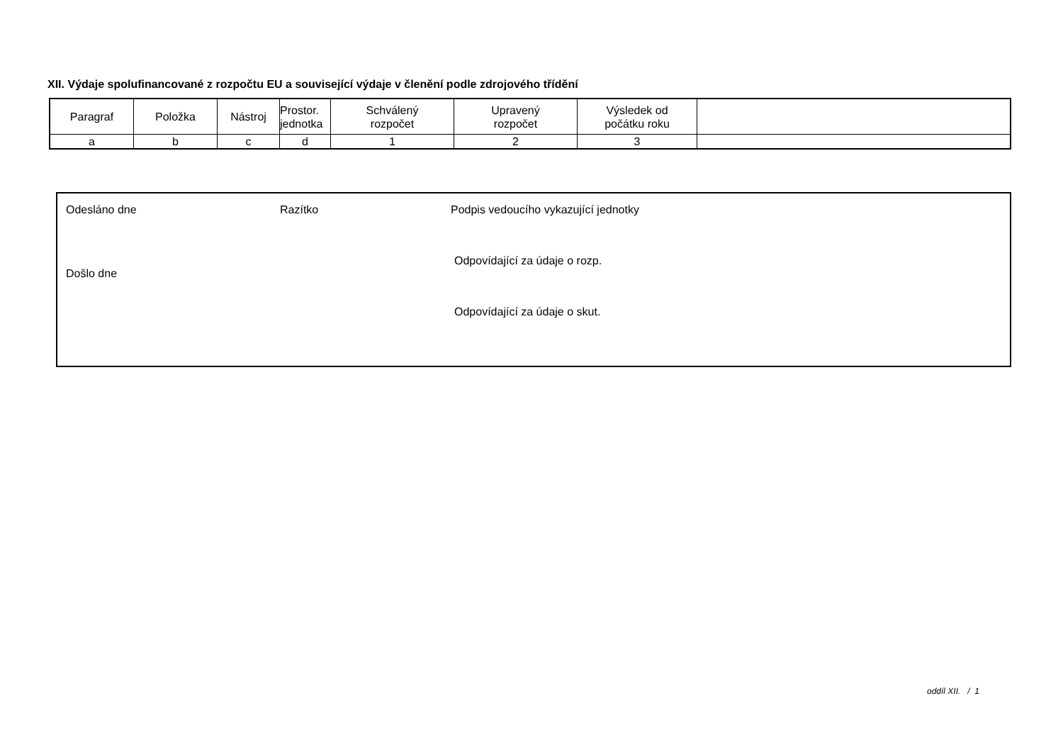XII. Výdaje spolufinancované z rozpočtu EU a související výdaje v členění podle zdrojového třídění
| Paragraf | Položka | Nástroj | Prostor. jednotka | Schválený rozpočet | Upravený rozpočet | Výsledek od počátku roku | |
| --- | --- | --- | --- | --- | --- | --- | --- |
| a | b | c | d | 1 | 2 | 3 | |
Odesláno dne
Došlo dne
Razítko
Podpis vedoucího vykazující jednotky
Odpovídající za údaje o rozp.
Odpovídající za údaje o skut.
oddíl XII. / 1